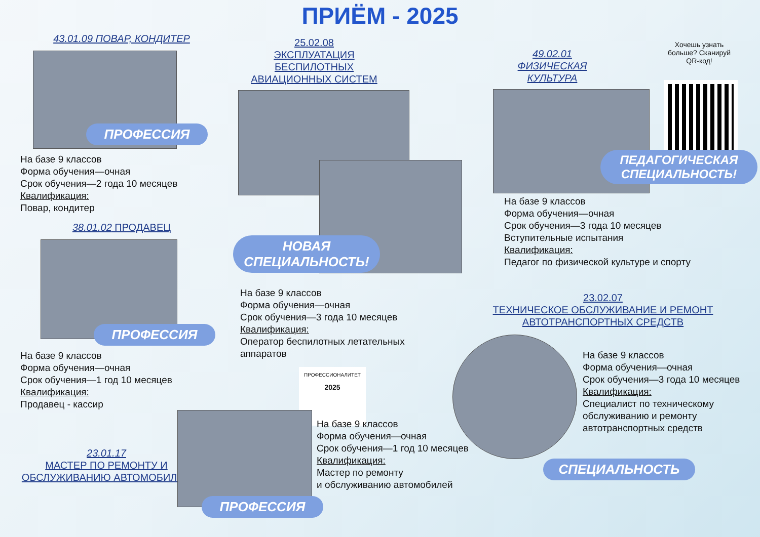ПРИЁМ - 2025
43.01.09 ПОВАР, КОНДИТЕР
ПРОФЕССИЯ
На базе 9 классов
Форма обучения—очная
Срок обучения—2 года 10 месяцев
Квалификация:
Повар, кондитер
38.01.02 ПРОДАВЕЦ
ПРОФЕССИЯ
На базе 9 классов
Форма обучения—очная
Срок обучения—1 год 10 месяцев
Квалификация:
Продавец - кассир
23.01.17
МАСТЕР ПО РЕМОНТУ И
ОБСЛУЖИВАНИЮ АВТОМОБИЛЕЙ
25.02.08
ЭКСПЛУАТАЦИЯ БЕСПИЛОТНЫХ
АВИАЦИОННЫХ СИСТЕМ
НОВАЯ СПЕЦИАЛЬНОСТЬ!
На базе 9 классов
Форма обучения—очная
Срок обучения—3 года 10 месяцев
Квалификация:
Оператор беспилотных летательных аппаратов
ПРОФЕССИОНАЛИТЕТ
2025
ПРОФЕССИЯ
На базе 9 классов
Форма обучения—очная
Срок обучения—1 год 10 месяцев
Квалификация:
Мастер по ремонту
и обслуживанию автомобилей
49.02.01
ФИЗИЧЕСКАЯ КУЛЬТУРА
Хочешь узнать больше? Сканируй QR-код!
ПЕДАГОГИЧЕСКАЯ СПЕЦИАЛЬНОСТЬ!
На базе 9 классов
Форма обучения—очная
Срок обучения—3 года 10 месяцев
Вступительные испытания
Квалификация:
Педагог по физической культуре и спорту
23.02.07
ТЕХНИЧЕСКОЕ ОБСЛУЖИВАНИЕ И РЕМОНТ
АВТОТРАНСПОРТНЫХ СРЕДСТВ
На базе 9 классов
Форма обучения—очная
Срок обучения—3 года 10 месяцев
Квалификация:
Специалист по техническому
обслуживанию и ремонту
автотранспортных средств
СПЕЦИАЛЬНОСТЬ